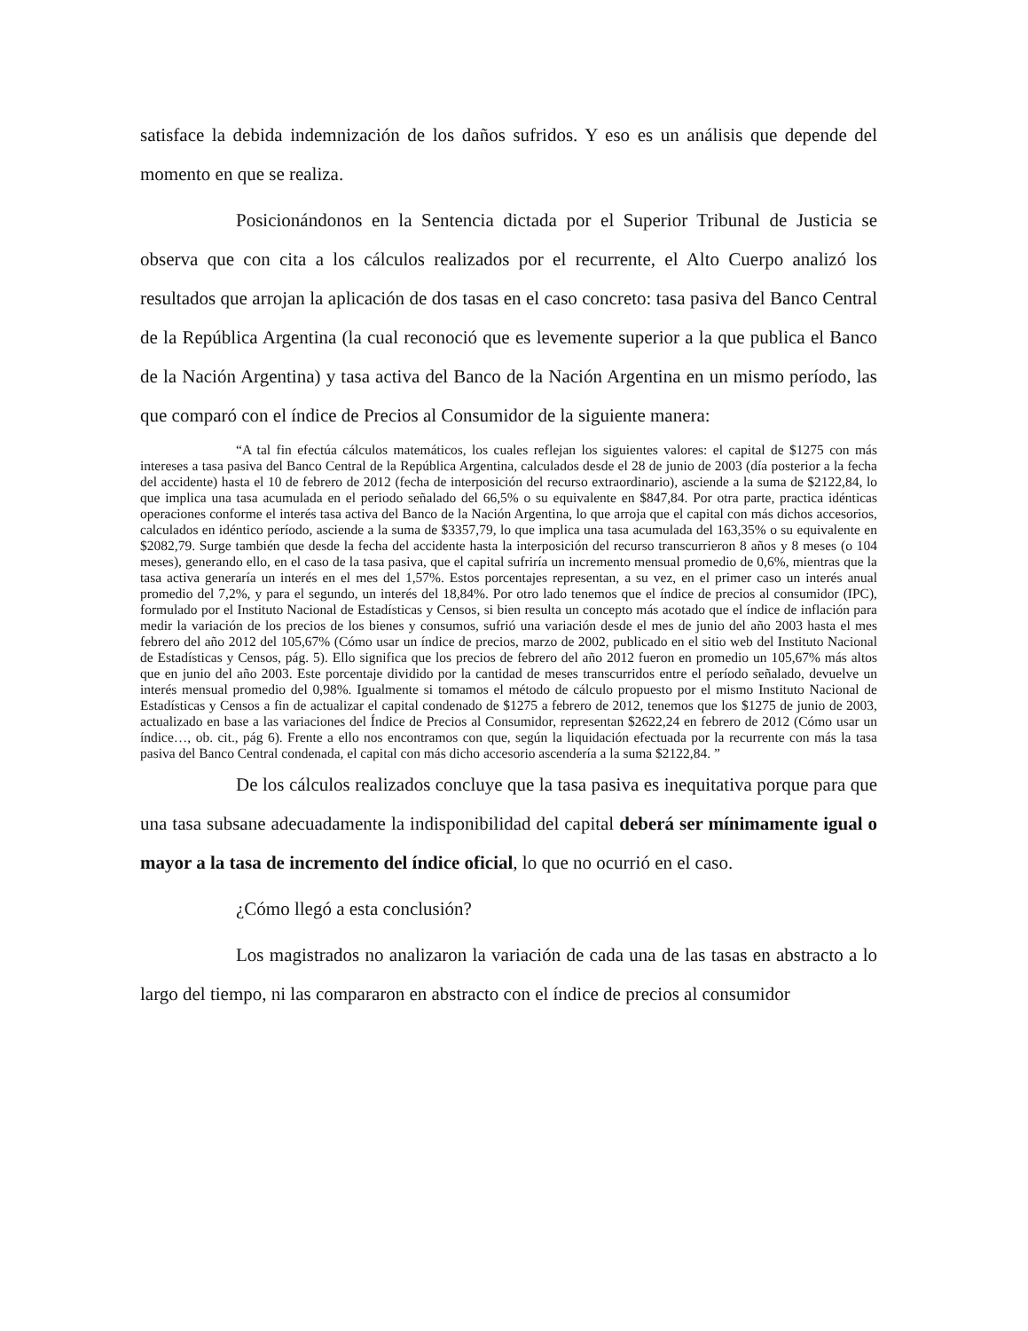satisface la debida indemnización de los daños sufridos. Y eso es un análisis que depende del momento en que se realiza.
Posicionándonos en la Sentencia dictada por el Superior Tribunal de Justicia se observa que con cita a los cálculos realizados por el recurrente, el Alto Cuerpo analizó los resultados que arrojan la aplicación de dos tasas en el caso concreto: tasa pasiva del Banco Central de la República Argentina (la cual reconoció que es levemente superior a la que publica el Banco de la Nación Argentina) y tasa activa del Banco de la Nación Argentina en un mismo período, las que comparó con el índice de Precios al Consumidor de la siguiente manera:
“A tal fin efectúa cálculos matemáticos, los cuales reflejan los siguientes valores: el capital de $1275 con más intereses a tasa pasiva del Banco Central de la República Argentina, calculados desde el 28 de junio de 2003 (día posterior a la fecha del accidente) hasta el 10 de febrero de 2012 (fecha de interposición del recurso extraordinario), asciende a la suma de $2122,84, lo que implica una tasa acumulada en el periodo señalado del 66,5% o su equivalente en $847,84. Por otra parte, practica idénticas operaciones conforme el interés tasa activa del Banco de la Nación Argentina, lo que arroja que el capital con más dichos accesorios, calculados en idéntico período, asciende a la suma de $3357,79, lo que implica una tasa acumulada del 163,35% o su equivalente en $2082,79. Surge también que desde la fecha del accidente hasta la interposición del recurso transcurrieron 8 años y 8 meses (o 104 meses), generando ello, en el caso de la tasa pasiva, que el capital sufriría un incremento mensual promedio de 0,6%, mientras que la tasa activa generaría un interés en el mes del 1,57%. Estos porcentajes representan, a su vez, en el primer caso un interés anual promedio del 7,2%, y para el segundo, un interés del 18,84%. Por otro lado tenemos que el índice de precios al consumidor (IPC), formulado por el Instituto Nacional de Estadísticas y Censos, si bien resulta un concepto más acotado que el índice de inflación para medir la variación de los precios de los bienes y consumos, sufrió una variación desde el mes de junio del año 2003 hasta el mes febrero del año 2012 del 105,67% (Cómo usar un índice de precios, marzo de 2002, publicado en el sitio web del Instituto Nacional de Estadísticas y Censos, pág. 5). Ello significa que los precios de febrero del año 2012 fueron en promedio un 105,67% más altos que en junio del año 2003. Este porcentaje dividido por la cantidad de meses transcurridos entre el período señalado, devuelve un interés mensual promedio del 0,98%. Igualmente si tomamos el método de cálculo propuesto por el mismo Instituto Nacional de Estadísticas y Censos a fin de actualizar el capital condenado de $1275 a febrero de 2012, tenemos que los $1275 de junio de 2003, actualizado en base a las variaciones del Índice de Precios al Consumidor, representan $2622,24 en febrero de 2012 (Cómo usar un índice…, ob. cit., pág 6). Frente a ello nos encontramos con que, según la liquidación efectuada por la recurrente con más la tasa pasiva del Banco Central condenada, el capital con más dicho accesorio ascendería a la suma $2122,84. ”
De los cálculos realizados concluye que la tasa pasiva es inequitativa porque para que una tasa subsane adecuadamente la indisponibilidad del capital deberá ser mínimamente igual o mayor a la tasa de incremento del índice oficial, lo que no ocurrió en el caso.
¿Cómo llegó a esta conclusión?
Los magistrados no analizaron la variación de cada una de las tasas en abstracto a lo largo del tiempo, ni las compararon en abstracto con el índice de precios al consumidor